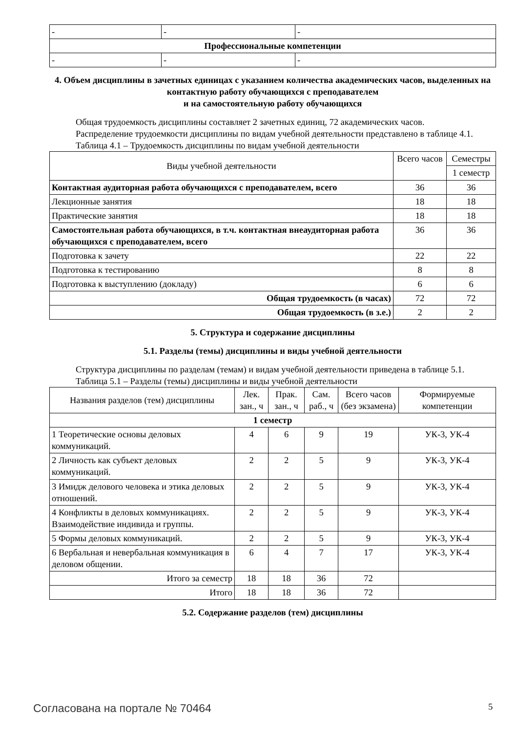| - | - | - |
| Профессиональные компетенции | | |
| - | - | - |
4. Объем дисциплины в зачетных единицах с указанием количества академических часов, выделенных на контактную работу обучающихся с преподавателем
и на самостоятельную работу обучающихся
Общая трудоемкость дисциплины составляет 2 зачетных единиц, 72 академических часов.
Распределение трудоемкости дисциплины по видам учебной деятельности представлено в таблице 4.1.
Таблица 4.1 – Трудоемкость дисциплины по видам учебной деятельности
| Виды учебной деятельности | Всего часов | Семестры |
| --- | --- | --- |
| | | 1 семестр |
| Контактная аудиторная работа обучающихся с преподавателем, всего | 36 | 36 |
| Лекционные занятия | 18 | 18 |
| Практические занятия | 18 | 18 |
| Самостоятельная работа обучающихся, в т.ч. контактная внеаудиторная работа обучающихся с преподавателем, всего | 36 | 36 |
| Подготовка к зачету | 22 | 22 |
| Подготовка к тестированию | 8 | 8 |
| Подготовка к выступлению (докладу) | 6 | 6 |
| Общая трудоемкость (в часах) | 72 | 72 |
| Общая трудоемкость (в з.е.) | 2 | 2 |
5. Структура и содержание дисциплины
5.1. Разделы (темы) дисциплины и виды учебной деятельности
Структура дисциплины по разделам (темам) и видам учебной деятельности приведена в таблице 5.1.
Таблица 5.1 – Разделы (темы) дисциплины и виды учебной деятельности
| Названия разделов (тем) дисциплины | Лек. зан., ч | Прак. зан., ч | Сам. раб., ч | Всего часов (без экзамена) | Формируемые компетенции |
| --- | --- | --- | --- | --- | --- |
| 1 семестр | | | | | |
| 1 Теоретические основы деловых коммуникаций. | 4 | 6 | 9 | 19 | УК-3, УК-4 |
| 2 Личность как субъект деловых коммуникаций. | 2 | 2 | 5 | 9 | УК-3, УК-4 |
| 3 Имидж делового человека и этика деловых отношений. | 2 | 2 | 5 | 9 | УК-3, УК-4 |
| 4 Конфликты в деловых коммуникациях. Взаимодействие индивида и группы. | 2 | 2 | 5 | 9 | УК-3, УК-4 |
| 5 Формы деловых коммуникаций. | 2 | 2 | 5 | 9 | УК-3, УК-4 |
| 6 Вербальная и невербальная коммуникация в деловом общении. | 6 | 4 | 7 | 17 | УК-3, УК-4 |
| Итого за семестр | 18 | 18 | 36 | 72 | |
| Итого | 18 | 18 | 36 | 72 | |
5.2. Содержание разделов (тем) дисциплины
Согласована на портале № 70464 5